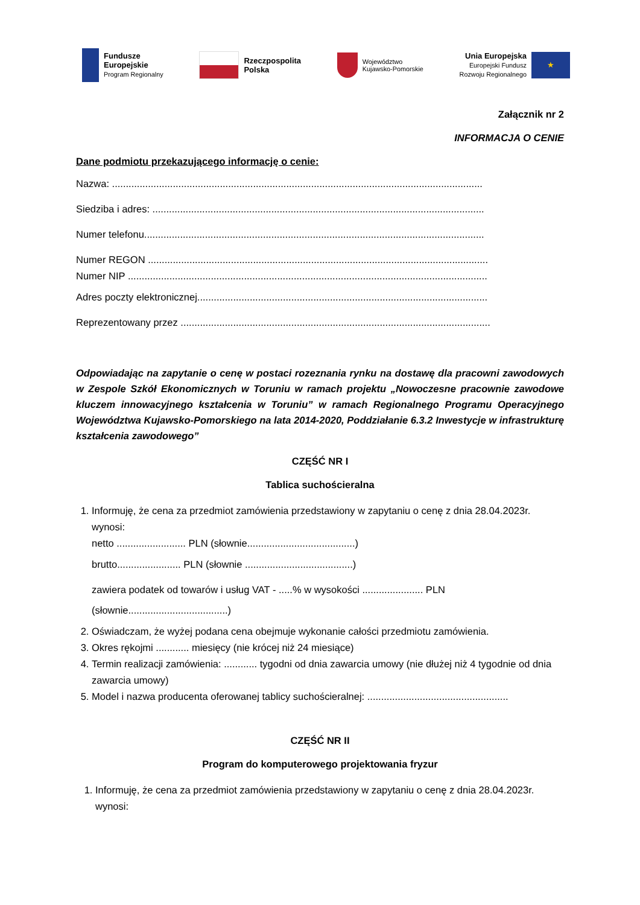Fundusze
Europejskie
Program Regionalny
Rzeczpospolita
Polska
Województwo
Kujawsko-Pomorskie
Unia Europejska
Europejski Fundusz
Rozwoju Regionalnego
★
Załącznik nr 2
INFORMACJA O CENIE
Dane podmiotu przekazującego informację o cenie:
Nazwa: ......................................................................................................................................
Siedziba i adres: ........................................................................................................................
Numer telefonu...........................................................................................................................
Numer REGON ...........................................................................................................................
Numer NIP ..................................................................................................................................
Adres poczty elektronicznej.........................................................................................................
Reprezentowany przez ................................................................................................................
Odpowiadając na zapytanie o cenę w postaci rozeznania rynku na dostawę dla pracowni zawodowych w Zespole Szkół Ekonomicznych w Toruniu w ramach projektu „Nowoczesne pracownie zawodowe kluczem innowacyjnego kształcenia w Toruniu” w ramach Regionalnego Programu Operacyjnego Województwa Kujawsko-Pomorskiego na lata 2014-2020, Poddziałanie 6.3.2 Inwestycje w infrastrukturę kształcenia zawodowego”
CZĘŚĆ NR I
Tablica suchościeralna
1. Informuję, że cena za przedmiot zamówienia przedstawiony w zapytaniu o cenę z dnia 28.04.2023r. wynosi:
netto ......................... PLN (słownie.......................................)
brutto....................... PLN (słownie .......................................)
zawiera podatek od towarów i usług VAT - .....% w wysokości ...................... PLN
(słownie....................................)
2. Oświadczam, że wyżej podana cena obejmuje wykonanie całości przedmiotu zamówienia.
3. Okres rękojmi ............ miesięcy (nie krócej niż 24 miesiące)
4. Termin realizacji zamówienia: ............ tygodni od dnia zawarcia umowy (nie dłużej niż 4 tygodnie od dnia zawarcia umowy)
5. Model i nazwa producenta oferowanej tablicy suchościeralnej: ...................................................
CZĘŚĆ NR II
Program do komputerowego projektowania fryzur
1. Informuję, że cena za przedmiot zamówienia przedstawiony w zapytaniu o cenę z dnia 28.04.2023r. wynosi: